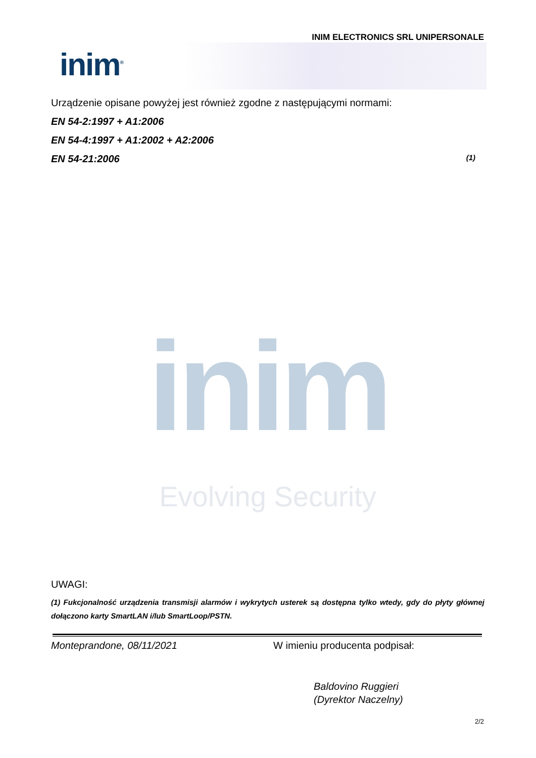INIM ELECTRONICS SRL UNIPERSONALE
inim<sup>®</sup>
Urządzenie opisane powyżej jest również zgodne z następującymi normami:
EN 54-2:1997 + A1:2006
EN 54-4:1997 + A1:2002 + A2:2006
EN 54-21:2006 (1)
inim
Evolving Security
UWAGI:
(1) Fukcjonalność urządzenia transmisji alarmów i wykrytych usterek są dostępna tylko wtedy, gdy do płyty głównej dołączono karty SmartLAN i/lub SmartLoop/PSTN.
Monteprandone, 08/11/2021 W imieniu producenta podpisał:
Baldovino Ruggieri
(Dyrektor Naczelny)
2/2